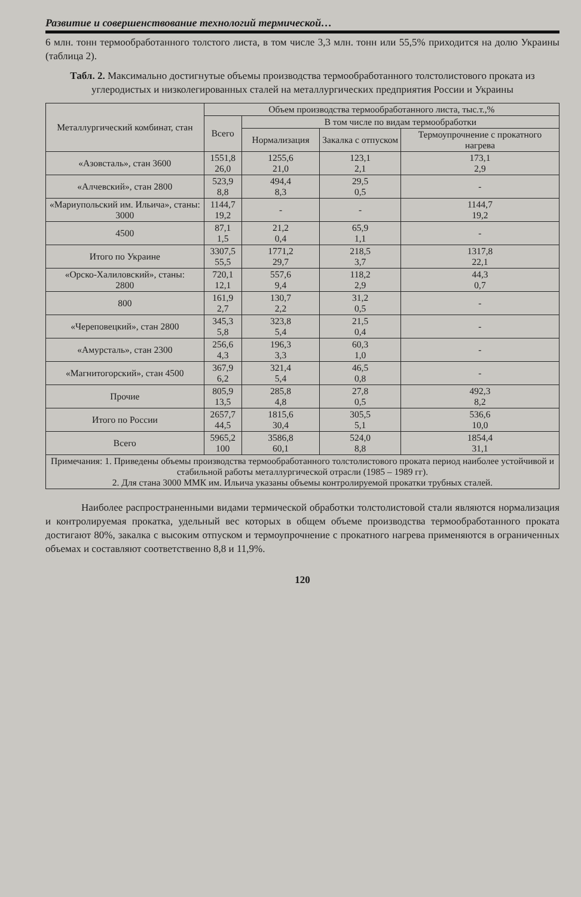Развитие и совершенствование технологий термической…
6 млн. тонн термообработанного толстого листа, в том числе 3,3 млн. тонн или 55,5% приходится на долю Украины (таблица 2).
Табл. 2. Максимально достигнутые объемы производства термообработанного толстолистового проката из углеродистых и низколегированных сталей на металлургических предприятия России и Украины
| Металлургический комбинат, стан | Объем производства термообработанного листа, тыс.т.,% | | | |
| --- | --- | --- | --- | --- |
| | Всего | В том числе по видам термообработки | | |
| | | Нормализация | Закалка с отпуском | Термоупрочнение с прокатного нагрева |
| «Азовсталь», стан 3600 | 1551,8 26,0 | 1255,6 21,0 | 123,1 2,1 | 173,1 2,9 |
| «Алчевский», стан 2800 | 523,9 8,8 | 494,4 8,3 | 29,5 0,5 | - |
| «Мариупольский им. Ильича», станы: 3000 | 1144,7 19,2 | - | - | 1144,7 19,2 |
| 4500 | 87,1 1,5 | 21,2 0,4 | 65,9 1,1 | - |
| Итого по Украине | 3307,5 55,5 | 1771,2 29,7 | 218,5 3,7 | 1317,8 22,1 |
| «Орско-Халиловский», станы: 2800 | 720,1 12,1 | 557,6 9,4 | 118,2 2,9 | 44,3 0,7 |
| 800 | 161,9 2,7 | 130,7 2,2 | 31,2 0,5 | - |
| «Череповецкий», стан 2800 | 345,3 5,8 | 323,8 5,4 | 21,5 0,4 | - |
| «Амурсталь», стан 2300 | 256,6 4,3 | 196,3 3,3 | 60,3 1,0 | - |
| «Магнитогорский», стан 4500 | 367,9 6,2 | 321,4 5,4 | 46,5 0,8 | - |
| Прочие | 805,9 13,5 | 285,8 4,8 | 27,8 0,5 | 492,3 8,2 |
| Итого по России | 2657,7 44,5 | 1815,6 30,4 | 305,5 5,1 | 536,6 10,0 |
| Всего | 5965,2 100 | 3586,8 60,1 | 524,0 8,8 | 1854,4 31,1 |
| Примечания: 1. Приведены объемы производства термообработанного толстолистового проката период наиболее устойчивой и стабильной работы металлургической отрасли (1985 – 1989 гг). 2. Для стана 3000 ММК им. Ильича указаны объемы контролируемой прокатки трубных сталей. | | | | |
Наиболее распространенными видами термической обработки толстолистовой стали являются нормализация и контролируемая прокатка, удельный вес которых в общем объеме производства термообработанного проката достигают 80%, закалка с высоким отпуском и термоупрочнение с прокатного нагрева применяются в ограниченных объемах и составляют соответственно 8,8 и 11,9%.
120